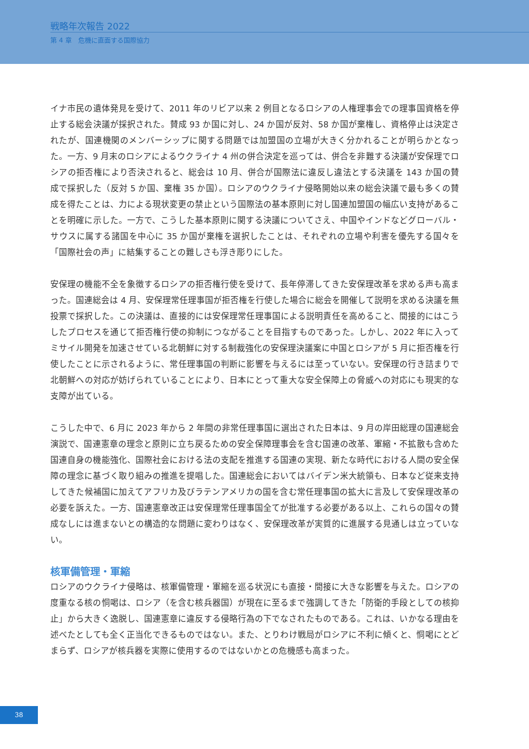戦略年次報告 2022
第 4 章　危機に直面する国際協力
イナ市民の遺体発見を受けて、2011 年のリビア以来 2 例目となるロシアの人権理事会での理事国資格を停止する総会決議が採択された。賛成 93 か国に対し、24 か国が反対、58 か国が棄権し、資格停止は決定されたが、国連機関のメンバーシップに関する問題では加盟国の立場が大きく分かれることが明らかとなった。一方、9 月末のロシアによるウクライナ 4 州の併合決定を巡っては、併合を非難する決議が安保理でロシアの拒否権により否決されると、総会は 10 月、併合が国際法に違反し違法とする決議を 143 か国の賛成で採択した（反対 5 か国、棄権 35 か国）。ロシアのウクライナ侵略開始以来の総会決議で最も多くの賛成を得たことは、力による現状変更の禁止という国際法の基本原則に対し国連加盟国の幅広い支持があることを明確に示した。一方で、こうした基本原則に関する決議についてさえ、中国やインドなどグローバル・サウスに属する諸国を中心に 35 か国が棄権を選択したことは、それぞれの立場や利害を優先する国々を「国際社会の声」に結集することの難しさも浮き彫りにした。
安保理の機能不全を象徴するロシアの拒否権行使を受けて、長年停滞してきた安保理改革を求める声も高まった。国連総会は 4 月、安保理常任理事国が拒否権を行使した場合に総会を開催して説明を求める決議を無投票で採択した。この決議は、直接的には安保理常任理事国による説明責任を高めること、間接的にはこうしたプロセスを通じて拒否権行使の抑制につながることを目指すものであった。しかし、2022 年に入ってミサイル開発を加速させている北朝鮮に対する制裁強化の安保理決議案に中国とロシアが 5 月に拒否権を行使したことに示されるように、常任理事国の判断に影響を与えるには至っていない。安保理の行き詰まりで北朝鮮への対応が妨げられていることにより、日本にとって重大な安全保障上の脅威への対応にも現実的な支障が出ている。
こうした中で、6 月に 2023 年から 2 年間の非常任理事国に選出された日本は、9 月の岸田総理の国連総会演説で、国連憲章の理念と原則に立ち戻るための安全保障理事会を含む国連の改革、軍縮・不拡散も含めた国連自身の機能強化、国際社会における法の支配を推進する国連の実現、新たな時代における人間の安全保障の理念に基づく取り組みの推進を提唱した。国連総会においてはバイデン米大統領も、日本など従来支持してきた候補国に加えてアフリカ及びラテンアメリカの国を含む常任理事国の拡大に言及して安保理改革の必要を訴えた。一方、国連憲章改正は安保理常任理事国全てが批准する必要がある以上、これらの国々の賛成なしには進まないとの構造的な問題に変わりはなく、安保理改革が実質的に進展する見通しは立っていない。
核軍備管理・軍縮
ロシアのウクライナ侵略は、核軍備管理・軍縮を巡る状況にも直接・間接に大きな影響を与えた。ロシアの度重なる核の恫喝は、ロシア（を含む核兵器国）が現在に至るまで強調してきた「防衛的手段としての核抑止」から大きく逸脱し、国連憲章に違反する侵略行為の下でなされたものである。これは、いかなる理由を述べたとしても全く正当化できるものではない。また、とりわけ戦局がロシアに不利に傾くと、恫喝にとどまらず、ロシアが核兵器を実際に使用するのではないかとの危機感も高まった。
38